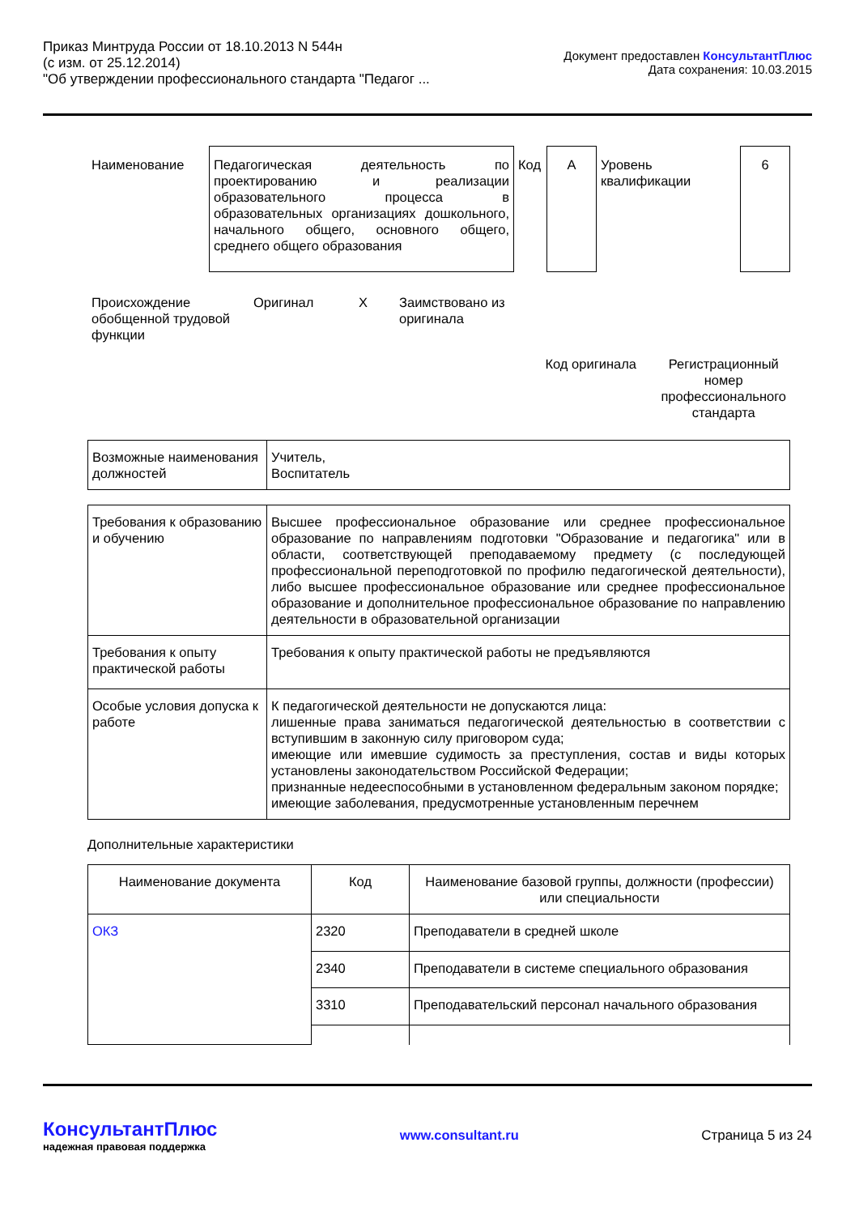Приказ Минтруда России от 18.10.2013 N 544н
(с изм. от 25.12.2014)
"Об утверждении профессионального стандарта "Педагог ...
Документ предоставлен КонсультантПлюс
Дата сохранения: 10.03.2015
| Наименование | Педагогическая деятельность по проектированию и реализации образовательного процесса в образовательных организациях дошкольного, начального общего, основного общего, среднего общего образования | Код | А | Уровень квалификации | 6 |
| Происхождение обобщенной трудовой функции | Оригинал | X | Заимствовано из оригинала | | |
| | | | | Код оригинала | Регистрационный номер профессионального стандарта |
| Возможные наименования должностей | Учитель, Воспитатель |
| Требования к образованию и обучению | Высшее профессиональное образование или среднее профессиональное образование по направлениям подготовки "Образование и педагогика" или в области, соответствующей преподаваемому предмету (с последующей профессиональной переподготовкой по профилю педагогической деятельности), либо высшее профессиональное образование или среднее профессиональное образование и дополнительное профессиональное образование по направлению деятельности в образовательной организации |
| Требования к опыту практической работы | Требования к опыту практической работы не предъявляются |
| Особые условия допуска к работе | К педагогической деятельности не допускаются лица: лишенные права заниматься педагогической деятельностью в соответствии с вступившим в законную силу приговором суда; имеющие или имевшие судимость за преступления, состав и виды которых установлены законодательством Российской Федерации; признанные недееспособными в установленном федеральным законом порядке; имеющие заболевания, предусмотренные установленным перечнем |
Дополнительные характеристики
| Наименование документа | Код | Наименование базовой группы, должности (профессии) или специальности |
| --- | --- | --- |
| ОКЗ | 2320 | Преподаватели в средней школе |
| | 2340 | Преподаватели в системе специального образования |
| | 3310 | Преподавательский персонал начального образования |
КонсультантПлюс
надежная правовая поддержка
www.consultant.ru Страница 5 из 24